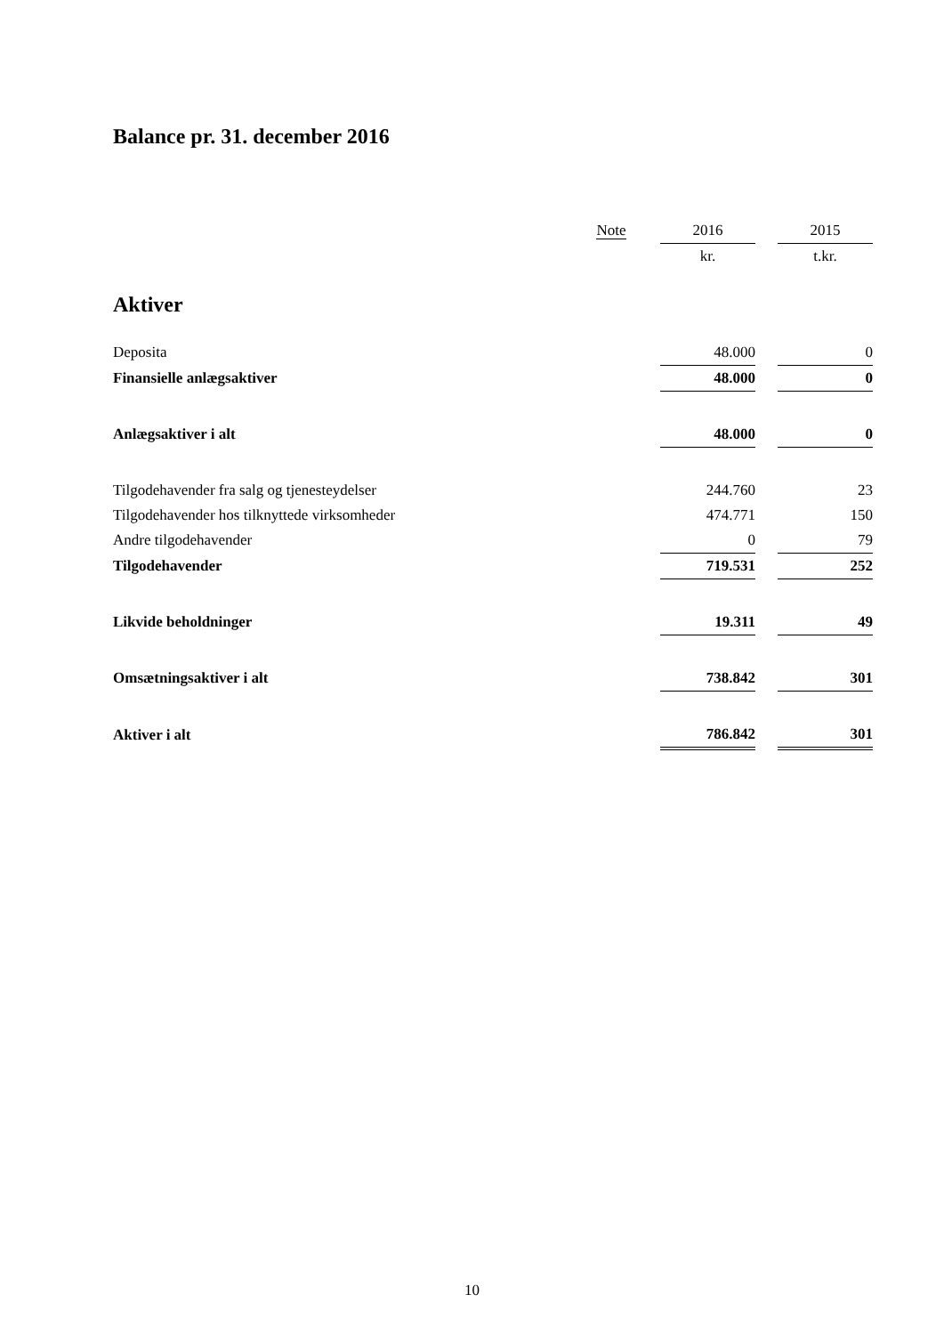Balance pr. 31. december 2016
| | Note | | 2016 | | 2015 |
| --- | --- | --- | --- | --- | --- |
| | | | kr. | | t.kr. |
| Aktiver | | | | | |
| Deposita | | | 48.000 | | 0 |
| Finansielle anlægsaktiver | | | 48.000 | | 0 |
| Anlægsaktiver i alt | | | 48.000 | | 0 |
| Tilgodehavender fra salg og tjenesteydelser | | | 244.760 | | 23 |
| Tilgodehavender hos tilknyttede virksomheder | | | 474.771 | | 150 |
| Andre tilgodehavender | | | 0 | | 79 |
| Tilgodehavender | | | 719.531 | | 252 |
| Likvide beholdninger | | | 19.311 | | 49 |
| Omsætningsaktiver i alt | | | 738.842 | | 301 |
| Aktiver i alt | | | 786.842 | | 301 |
10